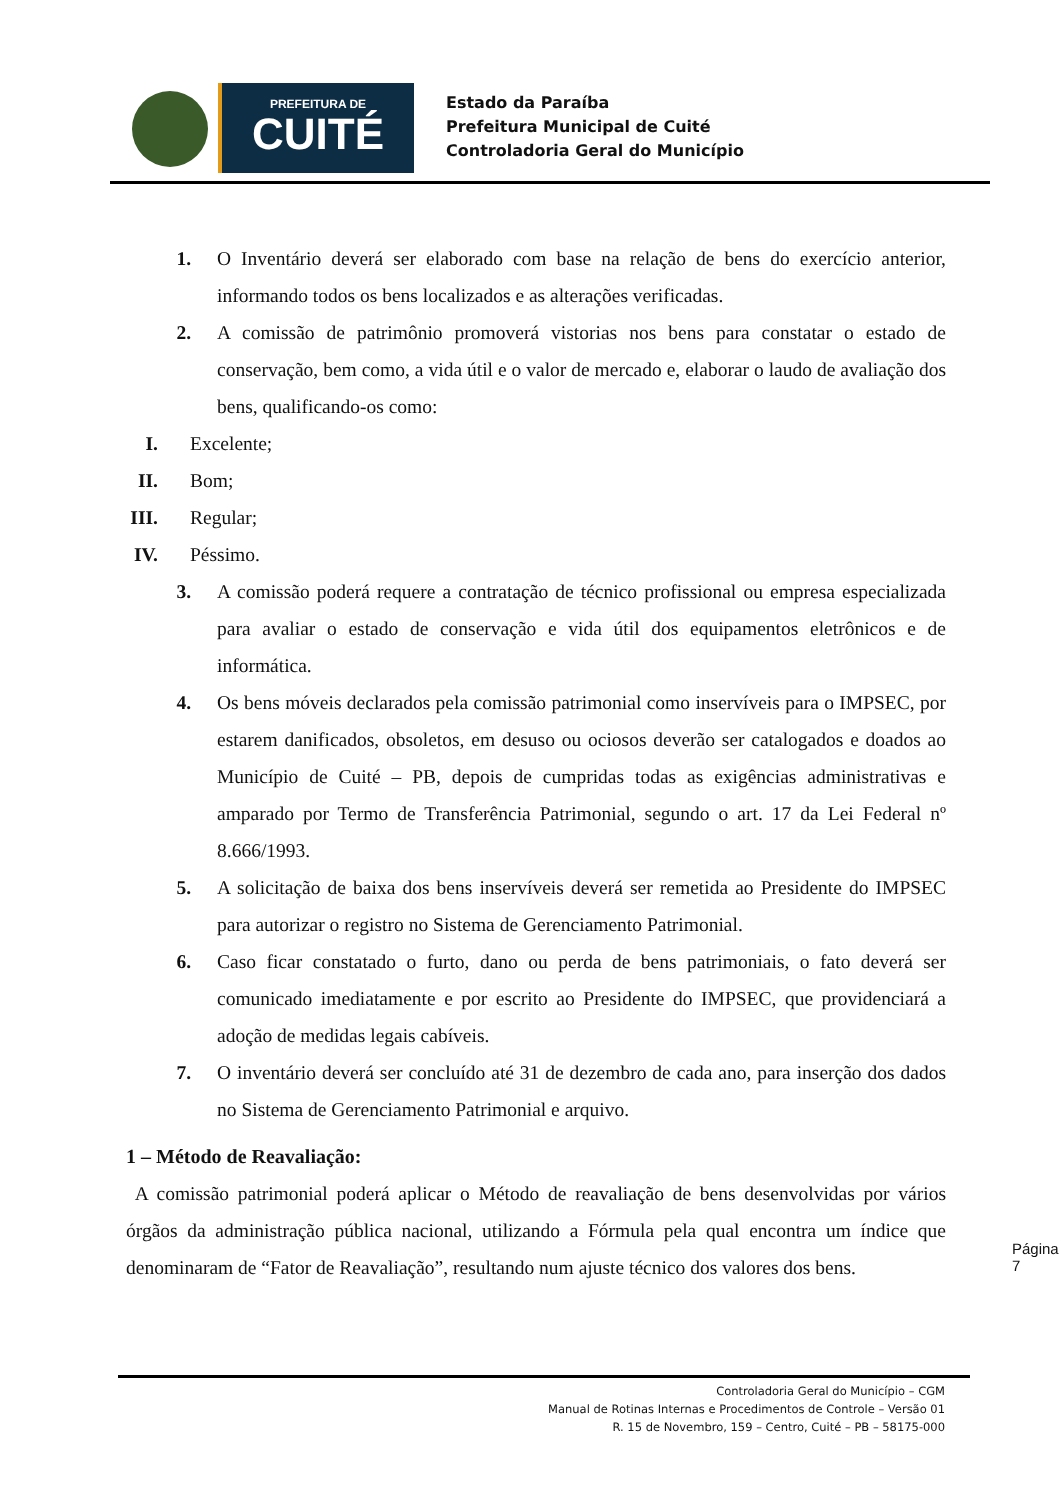PREFEITURA DE
CUITÉ
Estado da Paraíba
Prefeitura Municipal de Cuité
Controladoria Geral do Município
1. O Inventário deverá ser elaborado com base na relação de bens do exercício anterior, informando todos os bens localizados e as alterações verificadas.
2. A comissão de patrimônio promoverá vistorias nos bens para constatar o estado de conservação, bem como, a vida útil e o valor de mercado e, elaborar o laudo de avaliação dos bens, qualificando-os como:
I. Excelente;
II. Bom;
III. Regular;
IV. Péssimo.
3. A comissão poderá requere a contratação de técnico profissional ou empresa especializada para avaliar o estado de conservação e vida útil dos equipamentos eletrônicos e de informática.
4. Os bens móveis declarados pela comissão patrimonial como inservíveis para o IMPSEC, por estarem danificados, obsoletos, em desuso ou ociosos deverão ser catalogados e doados ao Município de Cuité – PB, depois de cumpridas todas as exigências administrativas e amparado por Termo de Transferência Patrimonial, segundo o art. 17 da Lei Federal nº 8.666/1993.
5. A solicitação de baixa dos bens inservíveis deverá ser remetida ao Presidente do IMPSEC para autorizar o registro no Sistema de Gerenciamento Patrimonial.
6. Caso ficar constatado o furto, dano ou perda de bens patrimoniais, o fato deverá ser comunicado imediatamente e por escrito ao Presidente do IMPSEC, que providenciará a adoção de medidas legais cabíveis.
7. O inventário deverá ser concluído até 31 de dezembro de cada ano, para inserção dos dados no Sistema de Gerenciamento Patrimonial e arquivo.
1 – Método de Reavaliação:
A comissão patrimonial poderá aplicar o Método de reavaliação de bens desenvolvidas por vários órgãos da administração pública nacional, utilizando a Fórmula pela qual encontra um índice que denominaram de “Fator de Reavaliação”, resultando num ajuste técnico dos valores dos bens.
Página 7
Controladoria Geral do Município – CGM
Manual de Rotinas Internas e Procedimentos de Controle – Versão 01
R. 15 de Novembro, 159 – Centro, Cuité – PB – 58175-000